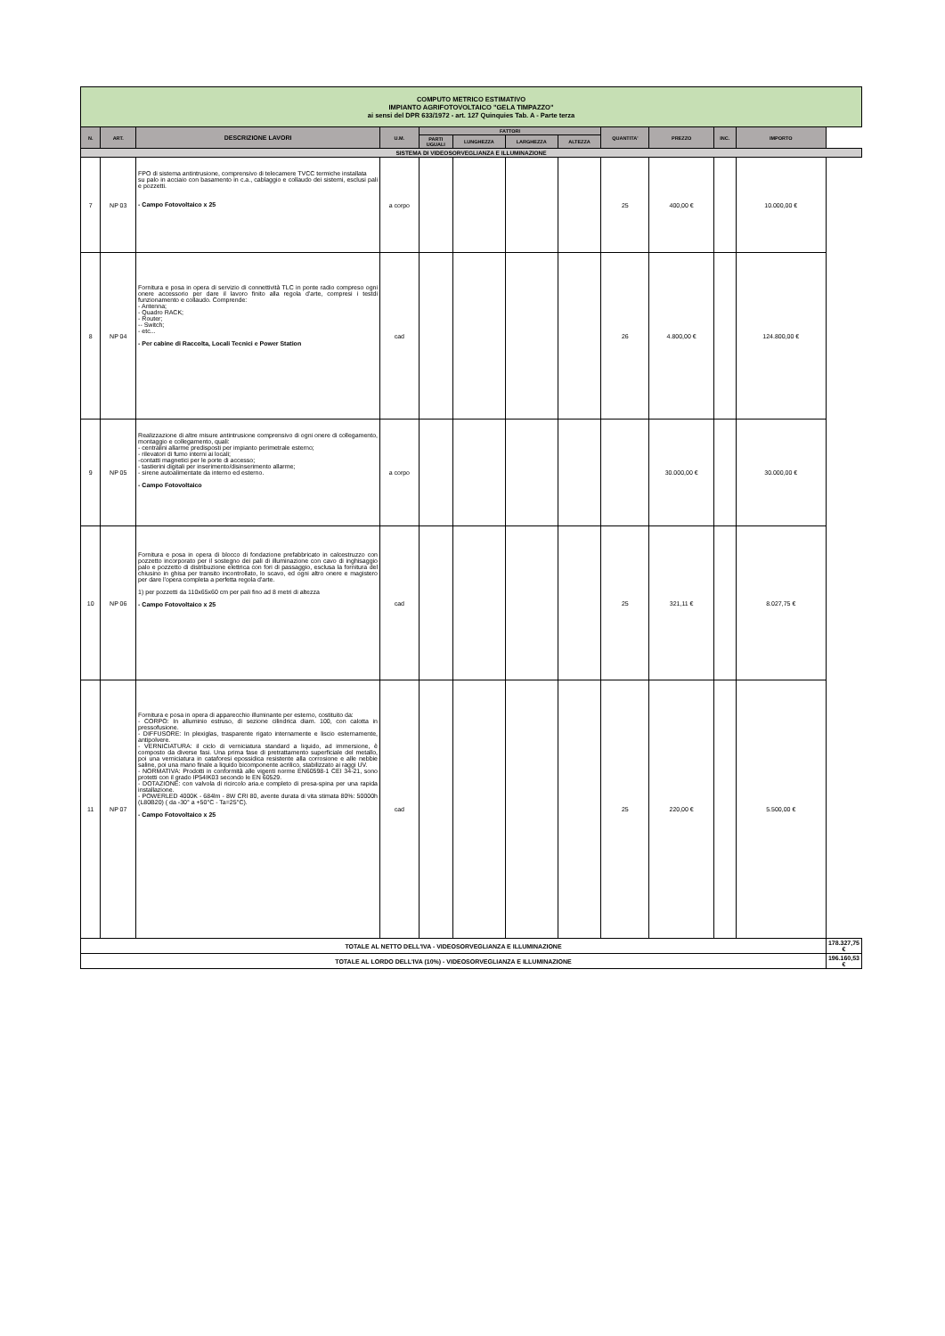| COMPUTO METRICO ESTIMATIVO IMPIANTO AGRIFOTOVOLTAICO "GELA TIMPAZZO" ai sensi del DPR 633/1972 - art. 127 Quinquies Tab. A - Parte terza | | | | | | | | | | | | |
| N. | ART. | DESCRIZIONE LAVORI | U.M. | FATTORI | | | | QUANTITA' | PREZZO | INC. | IMPORTO | |
| | | | | PARTI UGUALI | LUNGHEZZA | LARGHEZZA | ALTEZZA | | | | | |
| SISTEMA DI VIDEOSORVEGLIANZA E ILLUMINAZIONE | | | | | | | | | | | | |
| 7 | NP 03 | FPO di sistema antintrusione, comprensivo di telecamere TVCC termiche installata su palo in acciaio con basamento in c.a., cablaggio e collaudo dei sistemi, esclusi pali e pozzetti. - Campo Fotovoltaico x 25 | a corpo | | | | | 25 | 400,00 € | | 10.000,00 € | |
| 8 | NP 04 | Fornitura e posa in opera di servizio di connettività TLC in ponte radio compreso ogni onere accessorio per dare il lavoro finito alla regola d'arte, compresi i testdi funzionamento e collaudo. Comprende: - Antenna; - Quadro RACK; - Router; -- Switch; - etc... - Per cabine di Raccolta, Locali Tecnici e Power Station | cad | | | | | 26 | 4.800,00 € | | 124.800,00 € | |
| 9 | NP 05 | Realizzazione di altre misure antintrusione comprensivo di ogni onere di collegamento, montaggio e collegamento, quali: - centralini allarme predisposti per impianto perimetrale esterno; - rilevatori di fumo interni ai locali; -contatti magnetici per le porte di accesso; - tastierini digitali per inserimento/disinserimento allarme; - sirene autoalimentate da interno ed esterno. - Campo Fotovoltaico | a corpo | | | | | | 30.000,00 € | | 30.000,00 € | |
| 10 | NP 06 | Fornitura e posa in opera di blocco di fondazione prefabbricato in calcestruzzo con pozzetto incorporato per il sostegno dei pali di illuminazione con cavo di inghisaggio palo e pozzetto di distribuzione elettrica con fori di passaggio, esclusa la fornitura del chiusino in ghisa per transito incontrollato, lo scavo, ed ogni altro onere e magistero per dare l'opera completa a perfetta regola d'arte. 1) per pozzetti da 110x65x60 cm per pali fino ad 8 metri di altezza - Campo Fotovoltaico x 25 | cad | | | | | 25 | 321,11 € | | 8.027,75 € | |
| 11 | NP 07 | Fornitura e posa in opera di apparecchio illuminante per esterno, costituito da: - CORPO: In alluminio estruso, di sezione cilindrica diam. 100, con calotta in pressofusione. - DIFFUSORE: In plexiglas, trasparente rigato internamente e liscio esternamente, antipolvere. - VERNICIATURA: il ciclo di verniciatura standard a liquido, ad immersione, è composto da diverse fasi. Una prima fase di pretrattamento superficiale del metallo, poi una verniciatura in cataforesi epossidica resistente alla corrosione e alle nebbie saline, poi una mano finale a liquido bicomponente acrilico, stabilizzato ai raggi UV. - NORMATIVA: Prodotti in conformità alle vigenti norme EN60598-1 CEI 34-21, sono protetti con il grado IP54IK03 secondo le EN 60529. - DOTAZIONE: con valvola di ricircolo aria.e completo di presa-spina per una rapida installazione. - POWERLED 4000K - 684lm - 8W CRI 80, avente durata di vita stimata 80%: 50000h (L80B20) ( da -30° a +50°C - Ta=25°C). - Campo Fotovoltaico x 25 | cad | | | | | 25 | 220,00 € | | 5.500,00 € | |
| TOTALE AL NETTO DELL'IVA - VIDEOSORVEGLIANZA E ILLUMINAZIONE | | | | | | | | | | | | 178.327,75 € |
| TOTALE AL LORDO DELL'IVA (10%) - VIDEOSORVEGLIANZA E ILLUMINAZIONE | | | | | | | | | | | | 196.160,53 € |